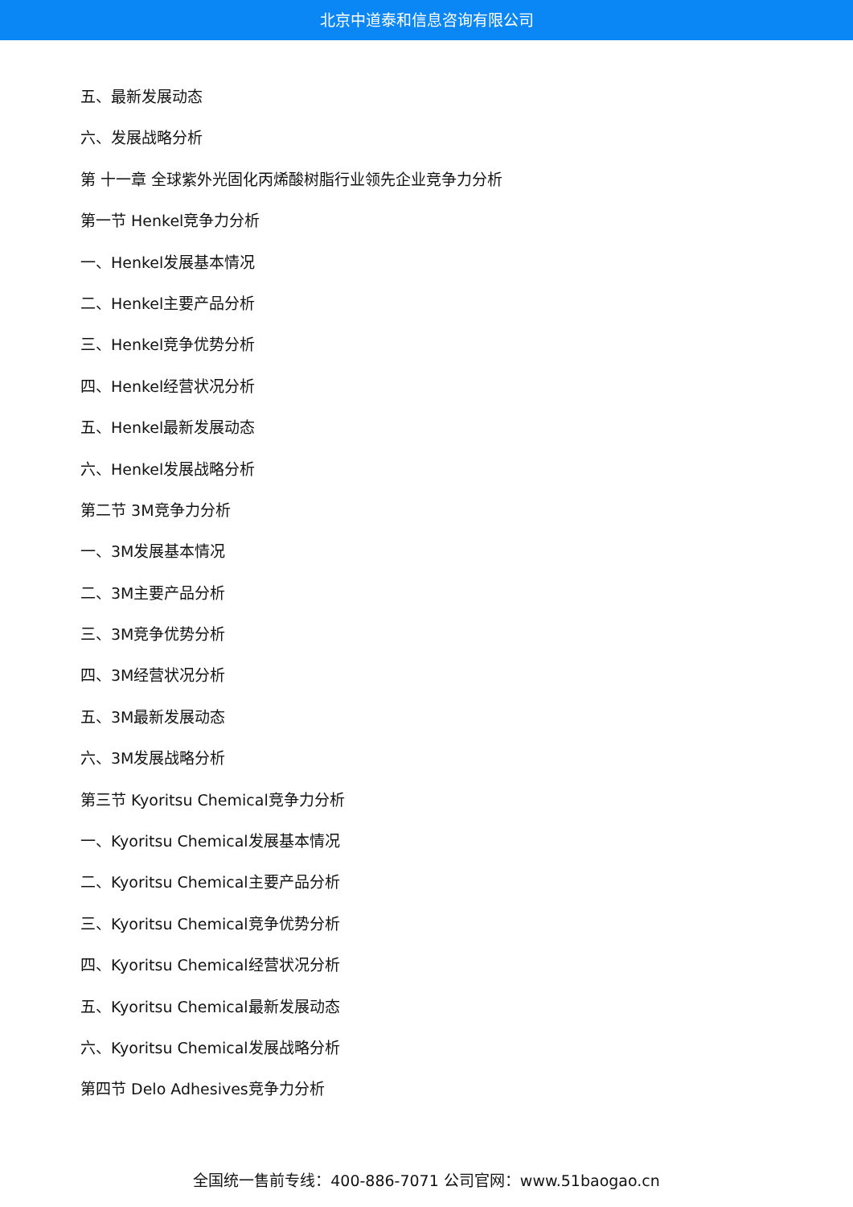北京中道泰和信息咨询有限公司
五、最新发展动态
六、发展战略分析
第 十一章 全球紫外光固化丙烯酸树脂行业领先企业竞争力分析
第一节 Henkel竞争力分析
一、Henkel发展基本情况
二、Henkel主要产品分析
三、Henkel竞争优势分析
四、Henkel经营状况分析
五、Henkel最新发展动态
六、Henkel发展战略分析
第二节 3M竞争力分析
一、3M发展基本情况
二、3M主要产品分析
三、3M竞争优势分析
四、3M经营状况分析
五、3M最新发展动态
六、3M发展战略分析
第三节 Kyoritsu Chemical竞争力分析
一、Kyoritsu Chemical发展基本情况
二、Kyoritsu Chemical主要产品分析
三、Kyoritsu Chemical竞争优势分析
四、Kyoritsu Chemical经营状况分析
五、Kyoritsu Chemical最新发展动态
六、Kyoritsu Chemical发展战略分析
第四节 Delo Adhesives竞争力分析
全国统一售前专线：400-886-7071 公司官网：www.51baogao.cn